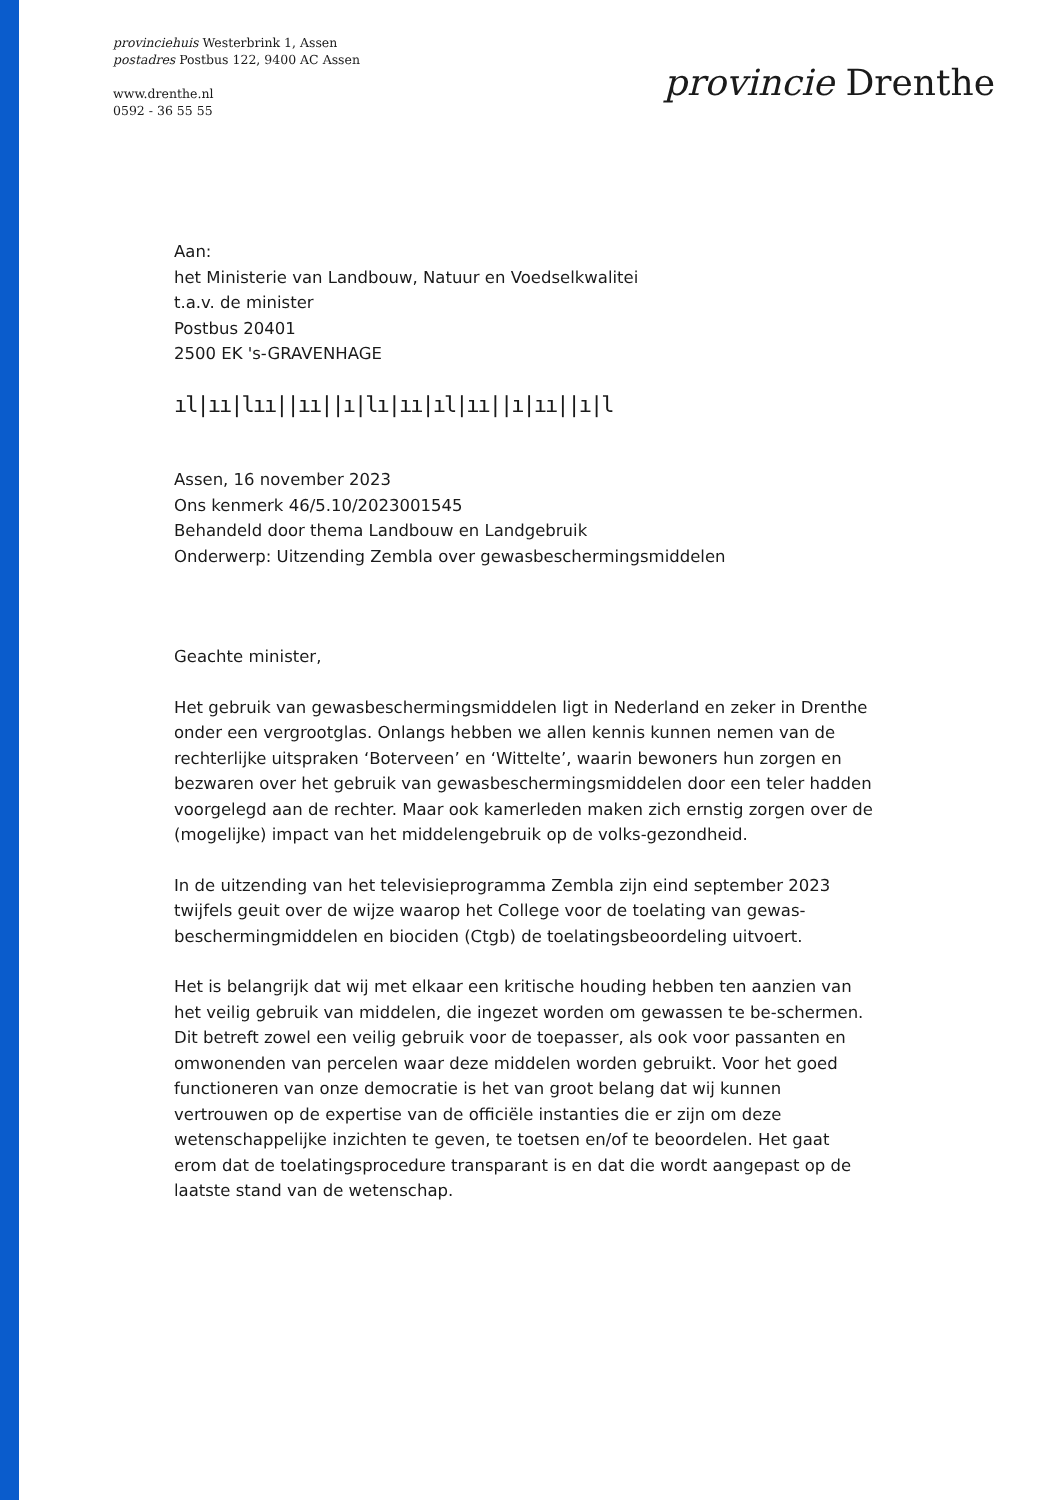provinciehuis Westerbrink 1, Assen
postadres Postbus 122, 9400 AC Assen
www.drenthe.nl
0592 - 36 55 55
provincie Drenthe
Aan:
het Ministerie van Landbouw, Natuur en Voedselkwalitei
t.a.v. de minister
Postbus 20401
2500 EK 's-GRAVENHAGE
ıl|ıı|lıı||ıı||ı|lı|ıı|ıl|ıı||ı|ıı||ı|l
Assen, 16 november 2023
Ons kenmerk 46/5.10/2023001545
Behandeld door thema Landbouw en Landgebruik
Onderwerp: Uitzending Zembla over gewasbeschermingsmiddelen
Geachte minister,
Het gebruik van gewasbeschermingsmiddelen ligt in Nederland en zeker in Drenthe onder een vergrootglas. Onlangs hebben we allen kennis kunnen nemen van de rechterlijke uitspraken ‘Boterveen’ en ‘Wittelte’, waarin bewoners hun zorgen en bezwaren over het gebruik van gewasbeschermingsmiddelen door een teler hadden voorgelegd aan de rechter. Maar ook kamerleden maken zich ernstig zorgen over de (mogelijke) impact van het middelengebruik op de volks-gezondheid.
In de uitzending van het televisieprogramma Zembla zijn eind september 2023 twijfels geuit over de wijze waarop het College voor de toelating van gewas-beschermingmiddelen en biociden (Ctgb) de toelatingsbeoordeling uitvoert.
Het is belangrijk dat wij met elkaar een kritische houding hebben ten aanzien van het veilig gebruik van middelen, die ingezet worden om gewassen te be-schermen. Dit betreft zowel een veilig gebruik voor de toepasser, als ook voor passanten en omwonenden van percelen waar deze middelen worden gebruikt. Voor het goed functioneren van onze democratie is het van groot belang dat wij kunnen vertrouwen op de expertise van de officiële instanties die er zijn om deze wetenschappelijke inzichten te geven, te toetsen en/of te beoordelen. Het gaat erom dat de toelatingsprocedure transparant is en dat die wordt aangepast op de laatste stand van de wetenschap.